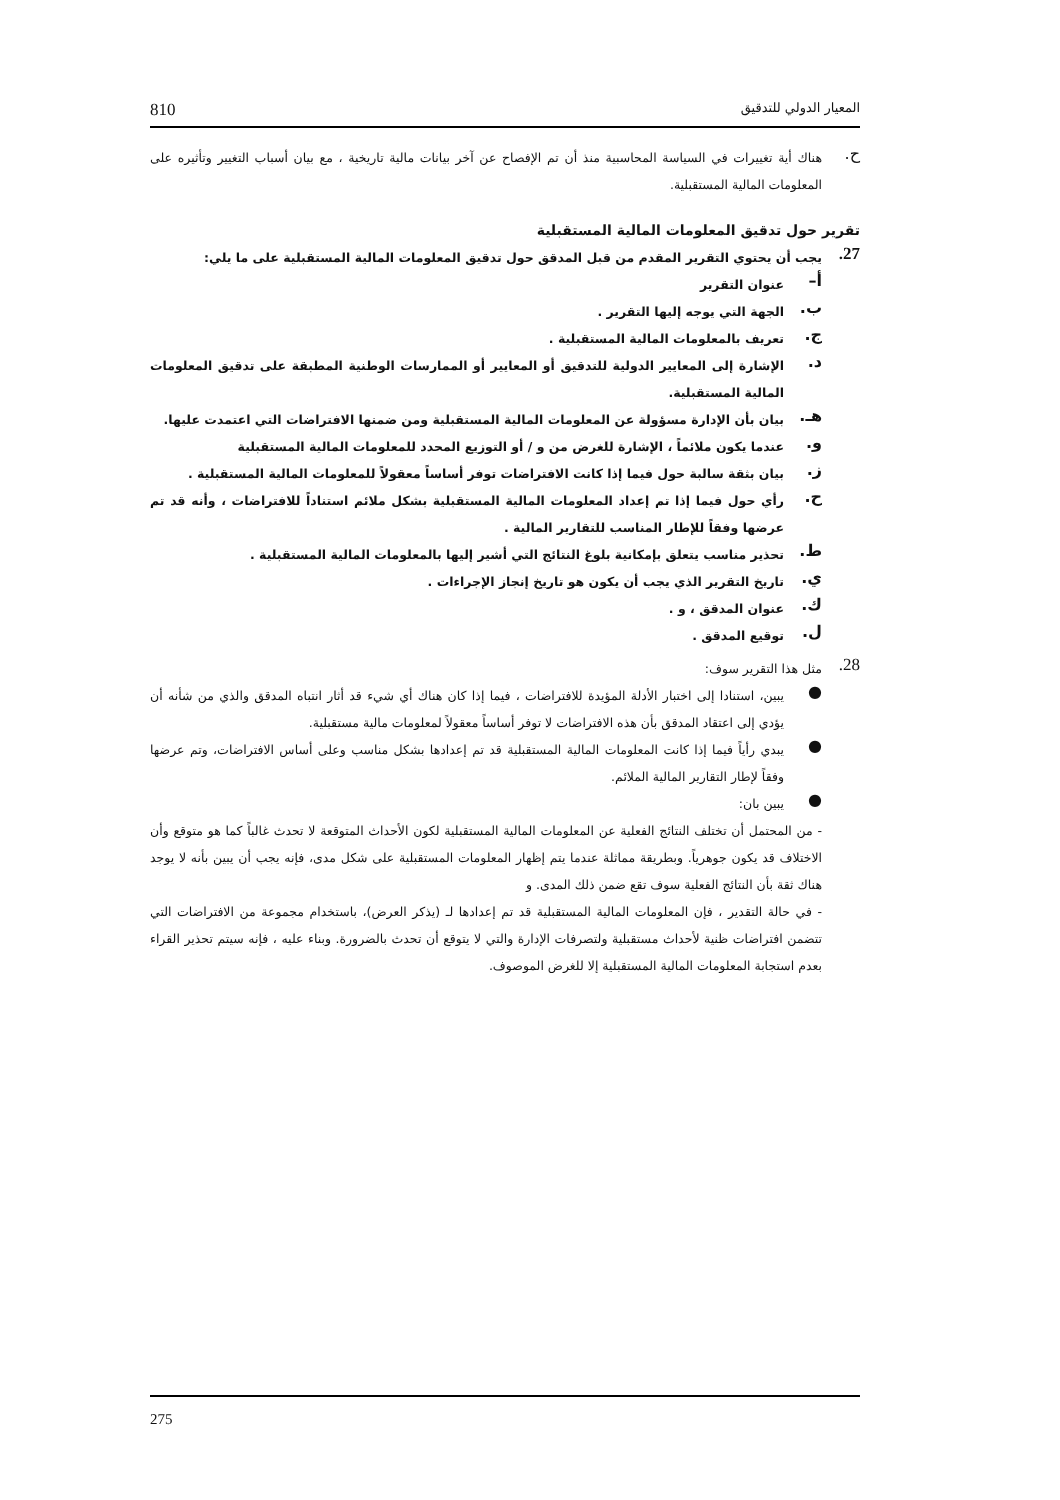المعيار الدولي للتدقيق 810
ح.
هناك أية تغييرات في السياسة المحاسبية منذ أن تم الإفصاح عن آخر بيانات مالية تاريخية ، مع بيان أسباب التغيير وتأثيره على المعلومات المالية المستقبلية.
تقرير حول تدقيق المعلومات المالية المستقبلية
27.
يجب أن يحتوي التقرير المقدم من قبل المدقق حول تدقيق المعلومات المالية المستقبلية على ما يلي:
أ–
عنوان التقرير
ب.
الجهة التي يوجه إليها التقرير .
ج.
تعريف بالمعلومات المالية المستقبلية .
د.
الإشارة إلى المعايير الدولية للتدقيق أو المعايير أو الممارسات الوطنية المطبقة على تدقيق المعلومات المالية المستقبلية.
هـ.
بيان بأن الإدارة مسؤولة عن المعلومات المالية المستقبلية ومن ضمنها الافتراضات التي اعتمدت عليها.
و.
عندما يكون ملائماً ، الإشارة للغرض من و / أو التوزيع المحدد للمعلومات المالية المستقبلية
ز.
بيان بثقة سالبة حول فيما إذا كانت الافتراضات توفر أساساً معقولاً للمعلومات المالية المستقبلية .
ح.
رأي حول فيما إذا تم إعداد المعلومات المالية المستقبلية بشكل ملائم استناداً للافتراضات ، وأنه قد تم عرضها وفقاً للإطار المناسب للتقارير المالية .
ط.
تحذير مناسب يتعلق بإمكانية بلوغ النتائج التي أشير إليها بالمعلومات المالية المستقبلية .
ي.
تاريخ التقرير الذي يجب أن يكون هو تاريخ إنجاز الإجراءات .
ك.
عنوان المدقق ، و .
ل.
توقيع المدقق .
28.
مثل هذا التقرير سوف:
●
يبين، استنادا إلى اختبار الأدلة المؤيدة للافتراضات ، فيما إذا كان هناك أي شيء قد أثار انتباه المدقق والذي من شأنه أن يؤدي إلى اعتقاد المدقق بأن هذه الافتراضات لا توفر أساساً معقولاً لمعلومات مالية مستقبلية.
●
يبدي رأياً فيما إذا كانت المعلومات المالية المستقبلية قد تم إعدادها بشكل مناسب وعلى أساس الافتراضات، وتم عرضها وفقاً لإطار التقارير المالية الملائم.
●
يبين بان:
- من المحتمل أن تختلف النتائج الفعلية عن المعلومات المالية المستقبلية لكون الأحداث المتوقعة لا تحدث غالباً كما هو متوقع وأن الاختلاف قد يكون جوهرياً. وبطريقة مماثلة عندما يتم إظهار المعلومات المستقبلية على شكل مدى، فإنه يجب أن يبين بأنه لا يوجد هناك ثقة بأن النتائج الفعلية سوف تقع ضمن ذلك المدى. و
- في حالة التقدير ، فإن المعلومات المالية المستقبلية قد تم إعدادها لـ (يذكر العرض)، باستخدام مجموعة من الافتراضات التي تتضمن افتراضات ظنية لأحداث مستقبلية ولتصرفات الإدارة والتي لا يتوقع أن تحدث بالضرورة. وبناء عليه ، فإنه سيتم تحذير القراء بعدم استجابة المعلومات المالية المستقبلية إلا للغرض الموصوف.
275